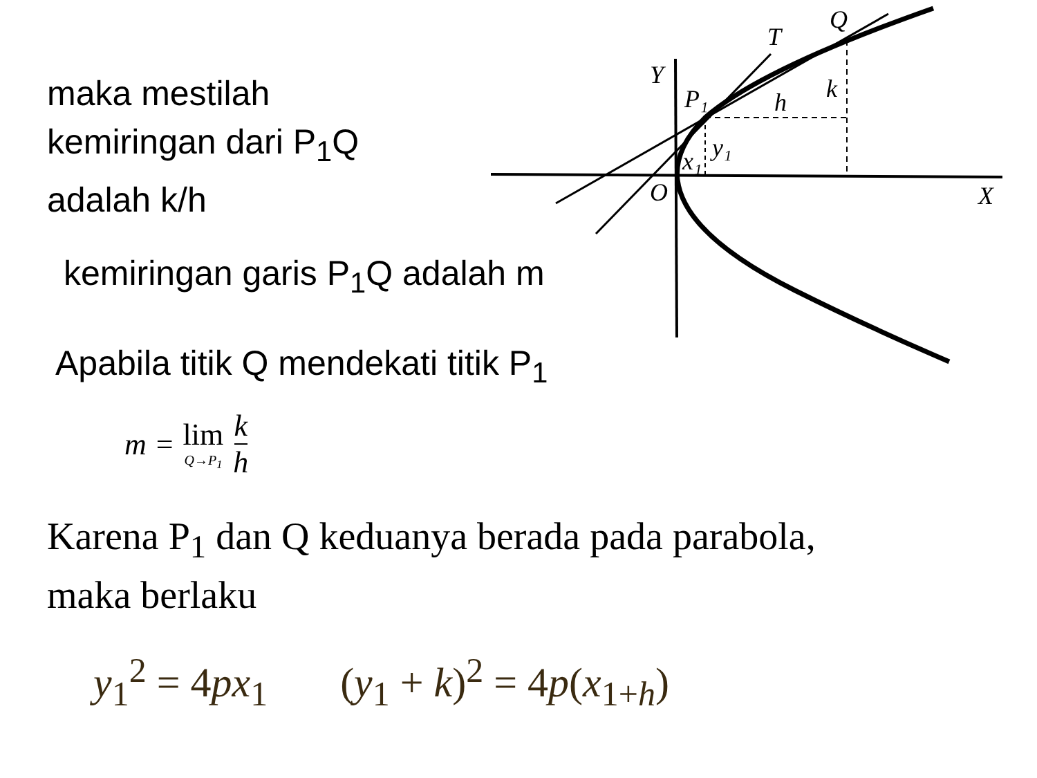maka mestilah
kemiringan dari P<sub>1</sub>Q
adalah k/h
kemiringan garis P<sub>1</sub>Q adalah m
Apabila titik Q mendekati titik P<sub>1</sub>
m = lim Q→P<sub>1</sub> k h
Karena P<sub>1</sub> dan Q keduanya berada pada parabola,
maka berlaku
y<sub>1</sub><sup>2</sup> = 4px<sub>1</sub> (y<sub>1</sub> + k)<sup>2</sup> = 4p(x<sub>1+h</sub>)
Q
T
Y
P₁
h
k
y₁
x₁
O
X